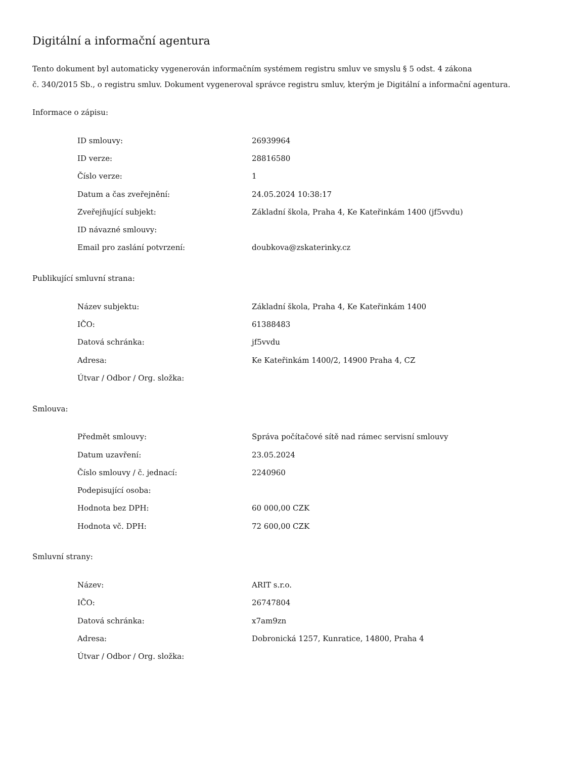Digitální a informační agentura
Tento dokument byl automaticky vygenerován informačním systémem registru smluv ve smyslu § 5 odst. 4 zákona
č. 340/2015 Sb., o registru smluv. Dokument vygeneroval správce registru smluv, kterým je Digitální a informační agentura.
Informace o zápisu:
| ID smlouvy: | 26939964 |
| ID verze: | 28816580 |
| Číslo verze: | 1 |
| Datum a čas zveřejnění: | 24.05.2024 10:38:17 |
| Zveřejňující subjekt: | Základní škola, Praha 4, Ke Kateřinkám 1400 (jf5vvdu) |
| ID návazné smlouvy: | |
| Email pro zaslání potvrzení: | doubkova@zskaterinky.cz |
Publikující smluvní strana:
| Název subjektu: | Základní škola, Praha 4, Ke Kateřinkám 1400 |
| IČO: | 61388483 |
| Datová schránka: | jf5vvdu |
| Adresa: | Ke Kateřinkám 1400/2, 14900 Praha 4, CZ |
| Útvar / Odbor / Org. složka: | |
Smlouva:
| Předmět smlouvy: | Správa počítačové sítě nad rámec servisní smlouvy |
| Datum uzavření: | 23.05.2024 |
| Číslo smlouvy / č. jednací: | 2240960 |
| Podepisující osoba: | |
| Hodnota bez DPH: | 60 000,00 CZK |
| Hodnota vč. DPH: | 72 600,00 CZK |
Smluvní strany:
| Název: | ARIT s.r.o. |
| IČO: | 26747804 |
| Datová schránka: | x7am9zn |
| Adresa: | Dobronická 1257, Kunratice, 14800, Praha 4 |
| Útvar / Odbor / Org. složka: | |